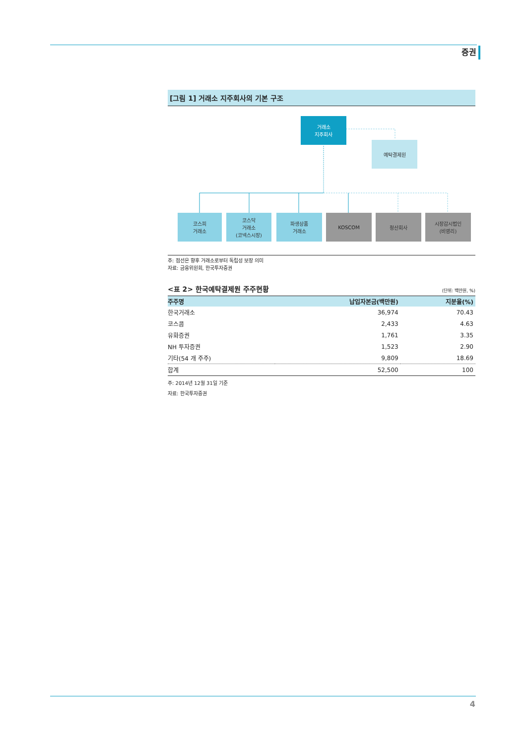증권
[그림 1] 거래소 지주회사의 기본 구조
거래소
지주회사
예탁결제원
코스피
거래소
코스닥
거래소
(코넥스시장)
파생상품
거래소
KOSCOM 청산회사
시장감시법인
(비영리)
주: 점선은 향후 거래소로부터 독립성 보장 의미
자료: 금융위원회, 한국투자증권
<표 2> 한국예탁결제원 주주현황 (단위: 백만원, %)
| 주주명 | 납입자본금(백만원) | 지분율(%) |
| --- | --- | --- |
| 한국거래소 | 36,974 | 70.43 |
| 코스콤 | 2,433 | 4.63 |
| 유화증권 | 1,761 | 3.35 |
| NH 투자증권 | 1,523 | 2.90 |
| 기타(54 개 주주) | 9,809 | 18.69 |
| 합계 | 52,500 | 100 |
주: 2014년 12월 31일 기준
자료: 한국투자증권
4